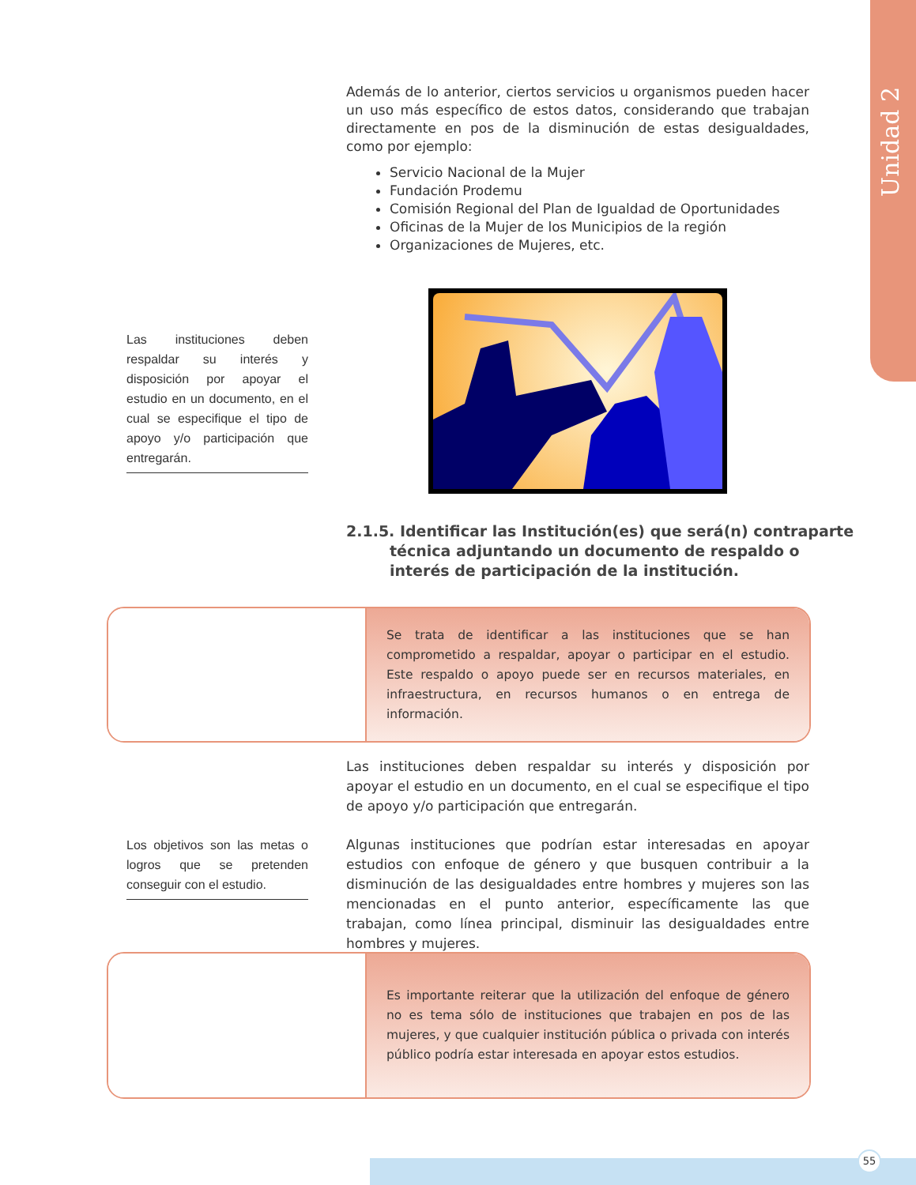Unidad 2
Además de lo anterior, ciertos servicios u organismos pueden hacer un uso más específico de estos datos, considerando que trabajan directamente en pos de la disminución de estas desigualdades, como por ejemplo:
Servicio Nacional de la Mujer
Fundación Prodemu
Comisión Regional del Plan de Igualdad de Oportunidades
Oficinas de la Mujer de los Municipios de la región
Organizaciones de Mujeres, etc.
Las instituciones deben respaldar su interés y disposición por apoyar el estudio en un documento, en el cual se especifique el tipo de apoyo y/o participación que entregarán.
2.1.5. Identificar las Institución(es) que será(n) contraparte técnica adjuntando un documento de respaldo o interés de participación de la institución.
Se trata de identificar a las instituciones que se han comprometido a respaldar, apoyar o participar en el estudio. Este respaldo o apoyo puede ser en recursos materiales, en infraestructura, en recursos humanos o en entrega de información.
Las instituciones deben respaldar su interés y disposición por apoyar el estudio en un documento, en el cual se especifique el tipo de apoyo y/o participación que entregarán.
Los objetivos son las metas o logros que se pretenden conseguir con el estudio.
Algunas instituciones que podrían estar interesadas en apoyar estudios con enfoque de género y que busquen contribuir a la disminución de las desigualdades entre hombres y mujeres son las mencionadas en el punto anterior, específicamente las que trabajan, como línea principal, disminuir las desigualdades entre hombres y mujeres.
Es importante reiterar que la utilización del enfoque de género no es tema sólo de instituciones que trabajen en pos de las mujeres, y que cualquier institución pública o privada con interés público podría estar interesada en apoyar estos estudios.
55